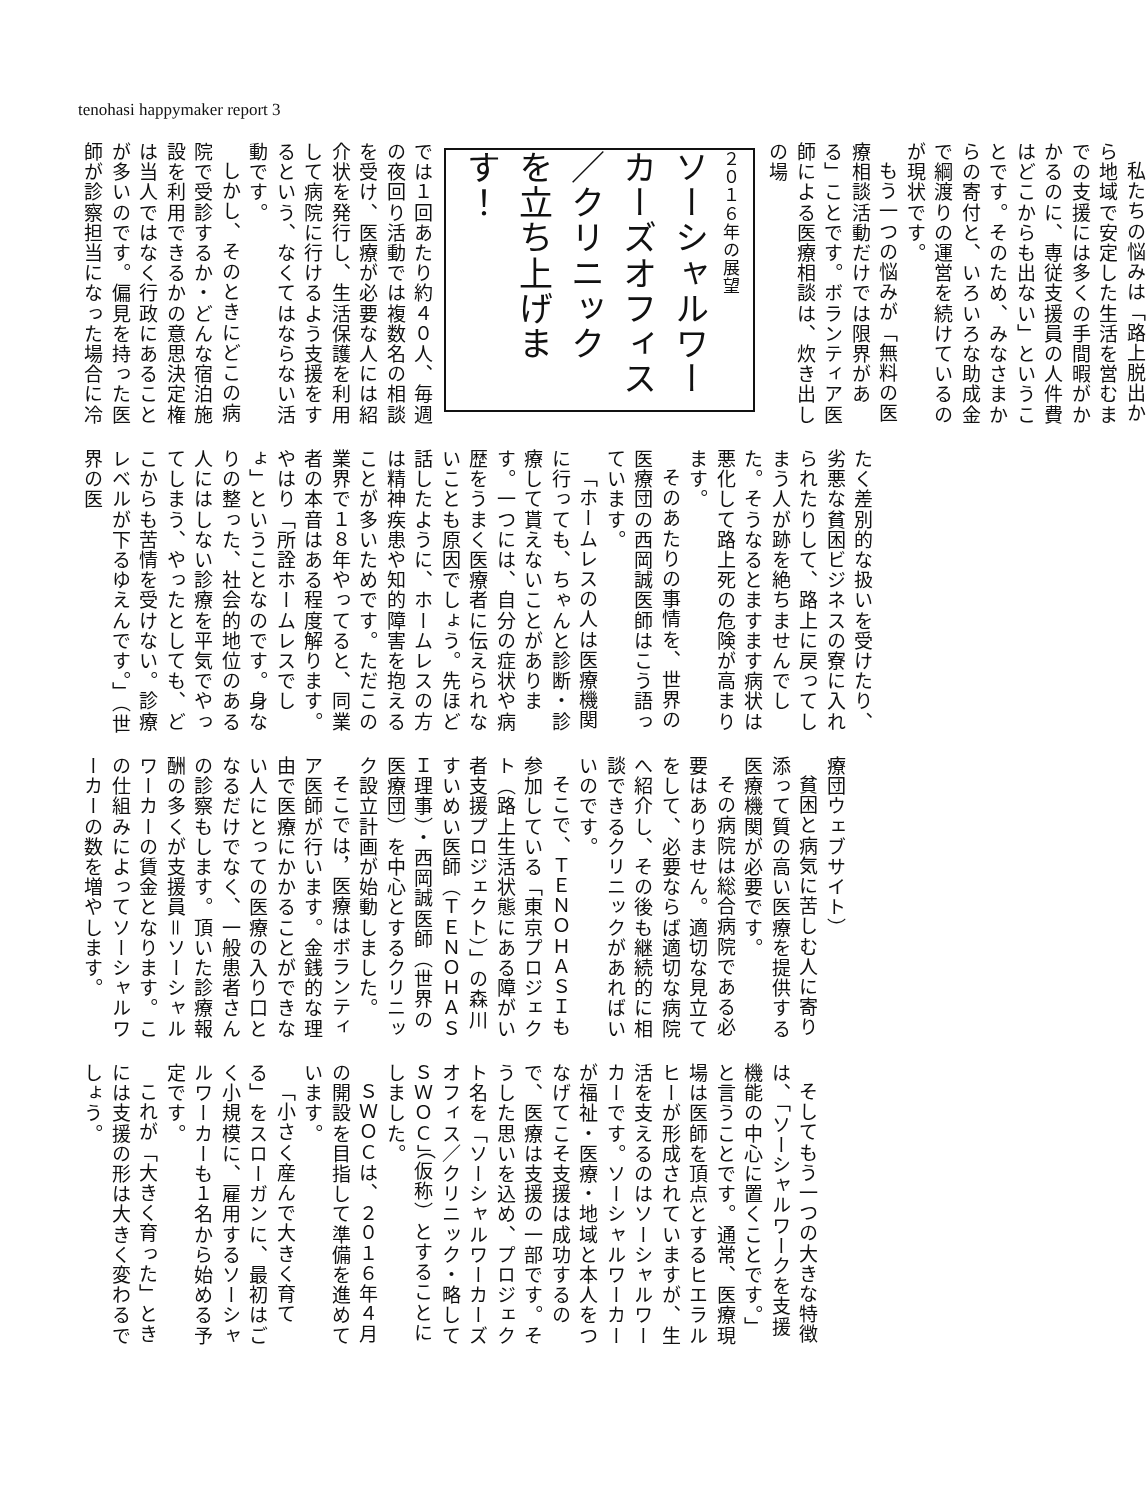tenohasi happymaker report 3
私たちの悩みは「路上脱出から地域で安定した生活を営むまでの支援には多くの手間暇がかかるのに、専従支援員の人件費はどこからも出ない」ということです。そのため、みなさまからの寄付と、いろいろな助成金で綱渡りの運営を続けているのが現状です。
もう一つの悩みが「無料の医療相談活動だけでは限界がある」ことです。ボランティア医師による医療相談は、炊き出しの場
２０１６年の展望
ソーシャルワーカーズオフィス／クリニック
を立ち上げます！
では１回あたり約４０人、毎週の夜回り活動では複数名の相談を受け、医療が必要な人には紹介状を発行し、生活保護を利用して病院に行けるよう支援をするという、なくてはならない活動です。
しかし、そのときにどこの病院で受診するか・どんな宿泊施設を利用できるかの意思決定権は当人ではなく行政にあることが多いのです。偏見を持った医師が診察担当になった場合に冷
たく差別的な扱いを受けたり、劣悪な貧困ビジネスの寮に入れられたりして、路上に戻ってしまう人が跡を絶ちませんでした。そうなるとますます病状は悪化して路上死の危険が高まります。
そのあたりの事情を、世界の医療団の西岡誠医師はこう語っています。
「ホームレスの人は医療機関に行っても、ちゃんと診断・診療して貰えないことがあります。一つには、自分の症状や病歴をうまく医療者に伝えられないことも原因でしょう。先ほど話したように、ホームレスの方は精神疾患や知的障害を抱えることが多いためです。ただこの業界で１８年やってると、同業者の本音はある程度解ります。やはり「所詮ホームレスでしょ」ということなのです。身なりの整った、社会的地位のある人にはしない診療を平気でやってしまう、やったとしても、どこからも苦情を受けない。診療レベルが下るゆえんです。」（世界の医
療団ウェブサイト）
貧困と病気に苦しむ人に寄り添って質の高い医療を提供する医療機関が必要です。
その病院は総合病院である必要はありません。適切な見立てをして、必要ならば適切な病院へ紹介し、その後も継続的に相談できるクリニックがあればいいのです。
そこで、ＴＥＮＯＨＡＳＩも参加している「東京プロジェクト（路上生活状態にある障がい者支援プロジェクト）」の森川すいめい医師（ＴＥＮＯＨＡＳＩ理事）・西岡誠医師（世界の医療団）を中心とするクリニック設立計画が始動しました。
そこでは，医療はボランティア医師が行います。金銭的な理由で医療にかかることができない人にとっての医療の入り口となるだけでなく、一般患者さんの診察もします。頂いた診療報酬の多くが支援員＝ソーシャルワーカーの賃金となります。この仕組みによってソーシャルワーカーの数を増やします。
そしてもう一つの大きな特徴は、「ソーシャルワークを支援機能の中心に置くことです。」と言うことです。通常、医療現場は医師を頂点とするヒエラルヒーが形成されていますが、生活を支えるのはソーシャルワーカーです。ソーシャルワーカーが福祉・医療・地域と本人をつなげてこそ支援は成功するので、医療は支援の一部です。そうした思いを込め、プロジェクト名を「ソーシャルワーカーズオフィス／クリニック・略してＳＷＯＣ」（仮称）とすることにしました。
ＳＷＯＣは、２０１６年４月の開設を目指して準備を進めています。
「小さく産んで大きく育てる」をスローガンに、最初はごく小規模に、雇用するソーシャルワーカーも１名から始める予定です。
これが「大きく育った」ときには支援の形は大きく変わるでしょう。